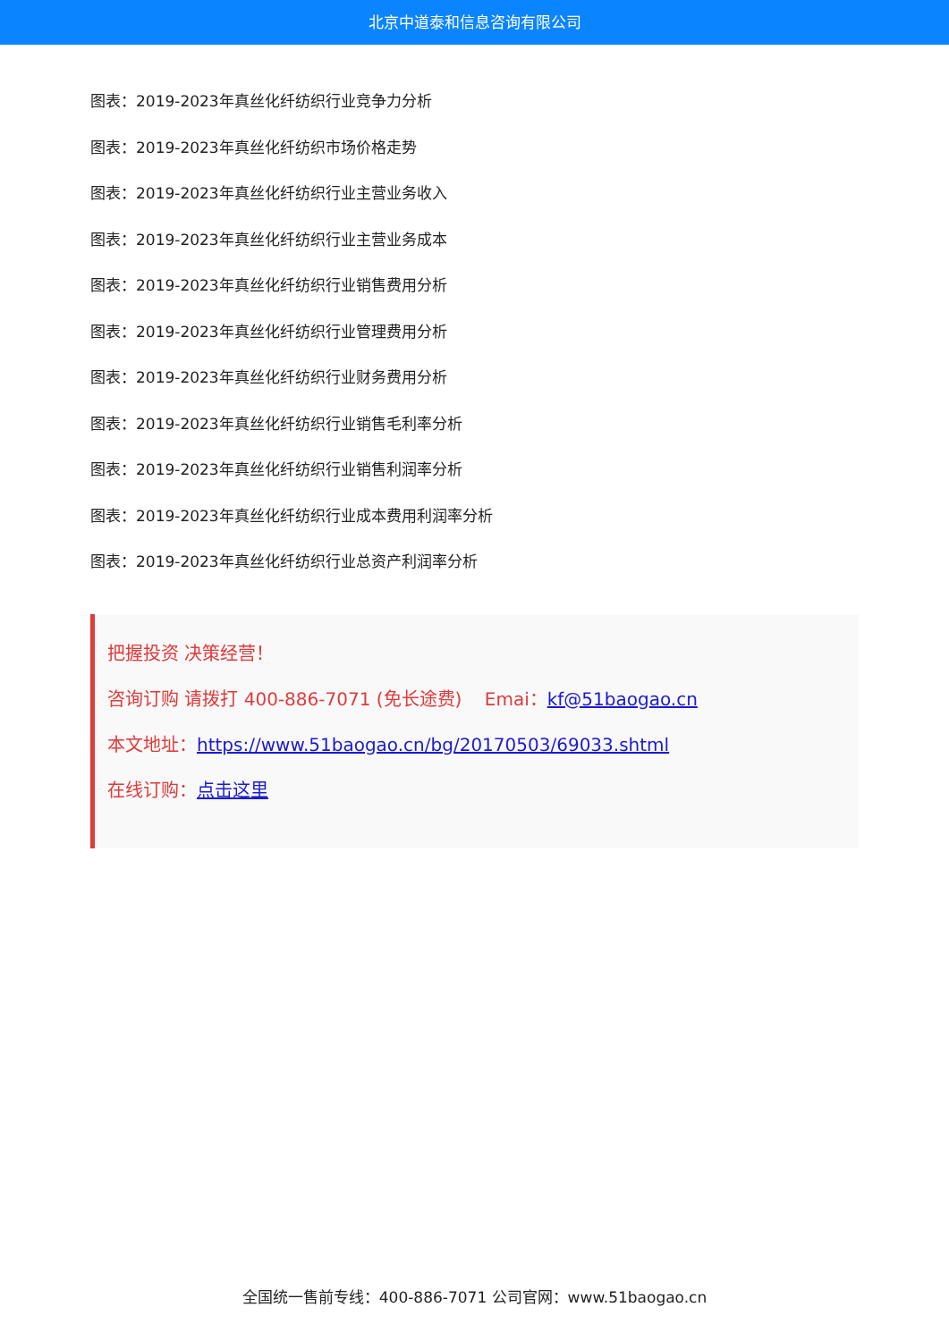北京中道泰和信息咨询有限公司
图表：2019-2023年真丝化纤纺织行业竞争力分析
图表：2019-2023年真丝化纤纺织市场价格走势
图表：2019-2023年真丝化纤纺织行业主营业务收入
图表：2019-2023年真丝化纤纺织行业主营业务成本
图表：2019-2023年真丝化纤纺织行业销售费用分析
图表：2019-2023年真丝化纤纺织行业管理费用分析
图表：2019-2023年真丝化纤纺织行业财务费用分析
图表：2019-2023年真丝化纤纺织行业销售毛利率分析
图表：2019-2023年真丝化纤纺织行业销售利润率分析
图表：2019-2023年真丝化纤纺织行业成本费用利润率分析
图表：2019-2023年真丝化纤纺织行业总资产利润率分析
把握投资 决策经营！
咨询订购 请拨打 400-886-7071 (免长途费) Emai：kf@51baogao.cn
本文地址：https://www.51baogao.cn/bg/20170503/69033.shtml
在线订购：点击这里
全国统一售前专线：400-886-7071 公司官网：www.51baogao.cn